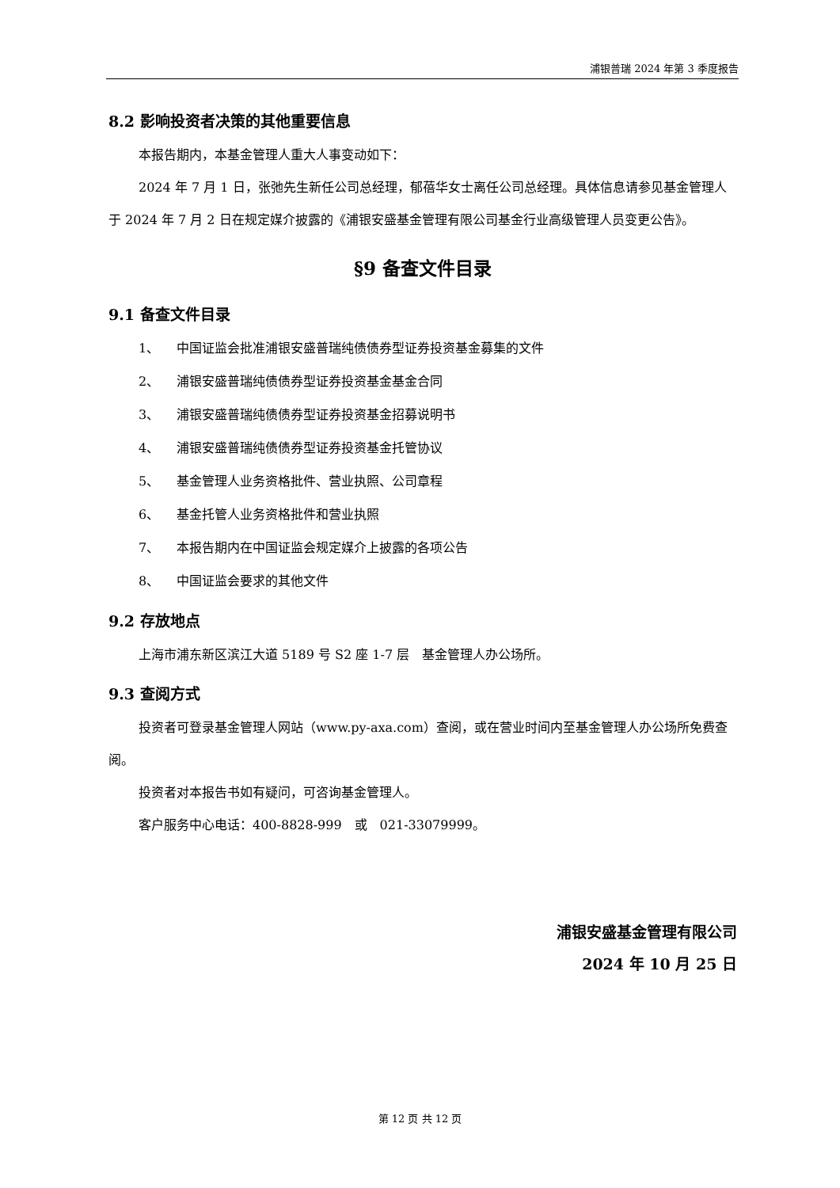浦银普瑞 2024 年第 3 季度报告
8.2 影响投资者决策的其他重要信息
本报告期内，本基金管理人重大人事变动如下：
2024 年 7 月 1 日，张弛先生新任公司总经理，郁蓓华女士离任公司总经理。具体信息请参见基金管理人于 2024 年 7 月 2 日在规定媒介披露的《浦银安盛基金管理有限公司基金行业高级管理人员变更公告》。
§9 备查文件目录
9.1 备查文件目录
1、 中国证监会批准浦银安盛普瑞纯债债券型证券投资基金募集的文件
2、 浦银安盛普瑞纯债债券型证券投资基金基金合同
3、 浦银安盛普瑞纯债债券型证券投资基金招募说明书
4、 浦银安盛普瑞纯债债券型证券投资基金托管协议
5、 基金管理人业务资格批件、营业执照、公司章程
6、 基金托管人业务资格批件和营业执照
7、 本报告期内在中国证监会规定媒介上披露的各项公告
8、 中国证监会要求的其他文件
9.2 存放地点
上海市浦东新区滨江大道 5189 号 S2 座 1-7 层　基金管理人办公场所。
9.3 查阅方式
投资者可登录基金管理人网站（www.py-axa.com）查阅，或在营业时间内至基金管理人办公场所免费查阅。
投资者对本报告书如有疑问，可咨询基金管理人。
客户服务中心电话：400-8828-999　或　021-33079999。
浦银安盛基金管理有限公司
2024 年 10 月 25 日
第 12 页 共 12 页